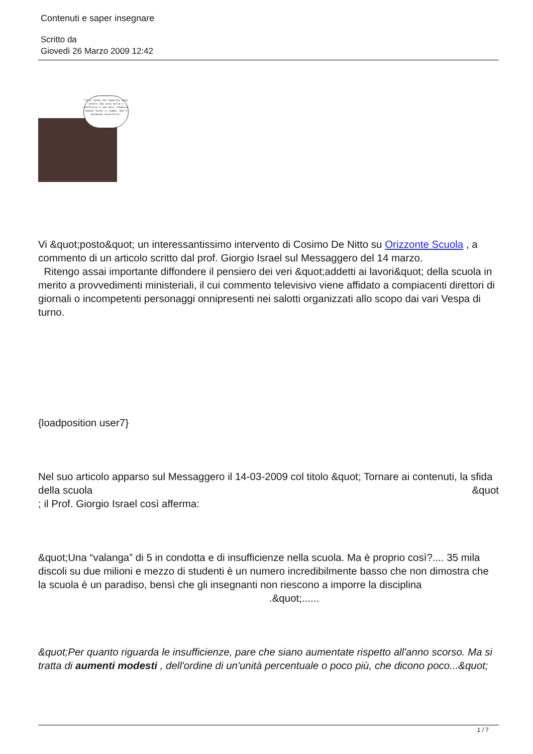Contenuti e saper insegnare
Scritto da
Giovedì 26 Marzo 2009 12:42
Tutti sanno che imparare deve essere una cosa seria e difficile e che devi rimanere seduto tutto il tempo. Non è permesso divertirsi.
Vi &quot;posto&quot; un interessantissimo intervento di Cosimo De Nitto su Orizzonte Scuola , a commento di un articolo scritto dal prof. Giorgio Israel sul Messaggero del 14 marzo.
Ritengo assai importante diffondere il pensiero dei veri &quot;addetti ai lavori&quot; della scuola in merito a provvedimenti ministeriali, il cui commento televisivo viene affidato a compiacenti direttori di giornali o incompetenti personaggi onnipresenti nei salotti organizzati allo scopo dai vari Vespa di turno.
{loadposition user7}
Nel suo articolo apparso sul Messaggero il 14-03-2009 col titolo &quot; Tornare ai contenuti, la sfida della scuola &quot
; il Prof. Giorgio Israel così afferma:
&quot;Una “valanga” di 5 in condotta e di insufficienze nella scuola. Ma è proprio così?.... 35 mila discoli su due milioni e mezzo di studenti è un numero incredibilmente basso che non dimostra che la scuola è un paradiso, bensì che gli insegnanti non riescono a imporre la disciplina .&quot;......
&quot;Per quanto riguarda le insufficienze, pare che siano aumentate rispetto all'anno scorso. Ma si tratta di aumenti modesti , dell'ordine di un'unità percentuale o poco più, che dicono poco...&quot;
1 / 7